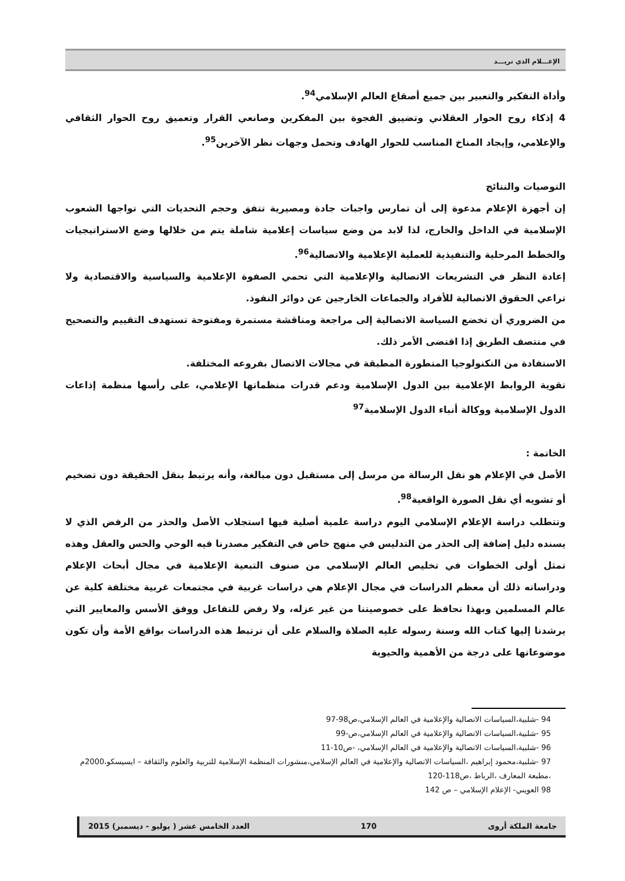الإعـــلام الذي نريـــد
وأداة التفكير والتعبير بين جميع أصقاع العالم الإسلامي<sup>94</sup>.
4 إذكاء روح الحوار العقلاني وتضييق الفجوة بين المفكرين وصانعي القرار وتعميق روح الحوار الثقافي والإعلامي، وإيجاد المناخ المناسب للحوار الهادف وتحمل وجهات نظر الآخرين<sup>95</sup>.
التوصيات والنتائج
إن أجهزة الإعلام مدعوة إلى أن تمارس واجبات جادة ومصيرية تتفق وحجم التحديات التي تواجها الشعوب الإسلامية في الداخل والخارج، لذا لابد من وضع سياسات إعلامية شاملة يتم من خلالها وضع الاستراتيجيات والخطط المرحلية والتنفيذية للعملية الإعلامية والاتصالية<sup>96</sup>.
إعادة النظر في التشريعات الاتصالية والإعلامية التي تحمي الصفوة الإعلامية والسياسية والاقتصادية ولا تراعي الحقوق الاتصالية للأفراد والجماعات الخارجين عن دوائر النفوذ.
من الضروري أن تخضع السياسة الاتصالية إلى مراجعة ومناقشة مستمرة ومفتوحة تستهدف التقييم والتصحيح في منتصف الطريق إذا اقتضى الأمر ذلك.
الاستفادة من التكنولوجيا المتطورة المطبقة في مجالات الاتصال بفروعه المختلفة.
تقوية الروابط الإعلامية بين الدول الإسلامية ودعم قدرات منظماتها الإعلامي، على رأسها منظمة إذاعات الدول الإسلامية ووكالة أنباء الدول الإسلامية<sup>97</sup>
الخاتمة :
الأصل في الإعلام هو نقل الرسالة من مرسل إلى مستقبل دون مبالغة، وأنه يرتبط بنقل الحقيقة دون تضخيم أو تشويه أي نقل الصورة الواقعية<sup>98</sup>.
وتتطلب دراسة الإعلام الإسلامي اليوم دراسة علمية أصلية فيها استجلاب الأصل والحذر من الرفض الذي لا يسنده دليل إضافة إلى الحذر من التدليس في منهج خاص في التفكير مصدرنا فيه الوحي والحس والعقل وهذه تمثل أولى الخطوات في تخليص العالم الإسلامي من صنوف التبعية الإعلامية في مجال أبحاث الإعلام ودراساته ذلك أن معظم الدراسات في مجال الإعلام هي دراسات غربية في مجتمعات غربية مختلفة كلية عن عالم المسلمين وبهذا نحافظ على خصوصيتنا من غير عزله، ولا رفض للتفاعل ووفق الأسس والمعايير التي يرشدنا إليها كتاب الله وسنة رسوله عليه الصلاة والسلام على أن ترتبط هذه الدراسات بواقع الأمة وأن تكون موضوعاتها على درجة من الأهمية والحيوية
94 -شلبية،السياسات الاتصالية والإعلامية في العالم الإسلامي،ص98-97
95 -شلبية،السياسات الاتصالية والإعلامية في العالم الإسلامي،ص-99
96 -شلبية،السياسات الاتصالية والإعلامية في العالم الإسلامي، -ص10-11
97 -شلبية،محمود إبراهيم ،السياسات الاتصالية والإعلامية في العالم الإسلامي،منشورات المنظمة الإسلامية للتربية والعلوم والثقافة – ايسيسكو،2000م ،مطبعة المعارف ،الرباط ،ص118-120
98 العويني- الإعلام الإسلامي – ص 142
جامعة الملكة أروى 170 العدد الخامس عشر ( يوليو - ديسمبر) 2015